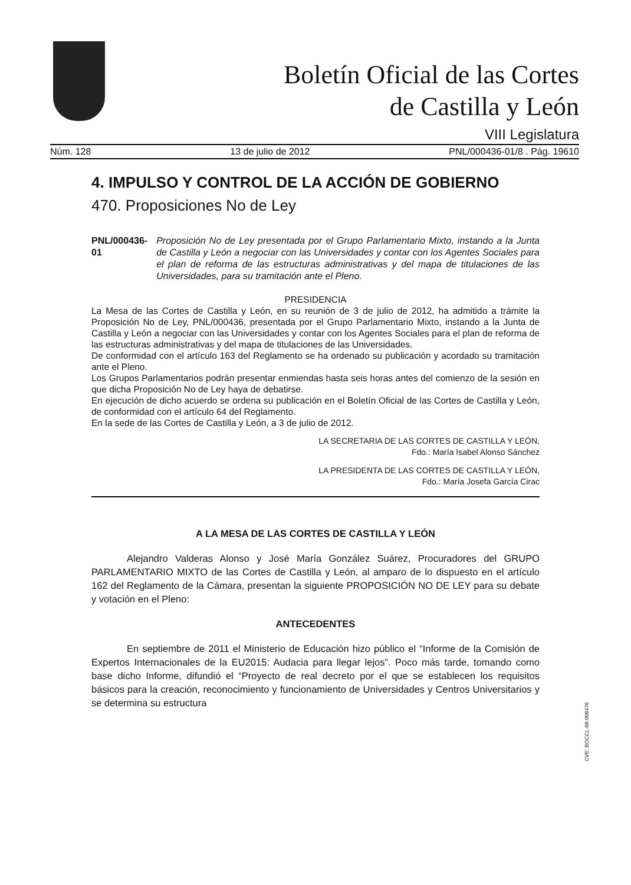Boletín Oficial de las Cortes
de Castilla y León
VIII Legislatura
Núm. 128 13 de julio de 2012 PNL/000436-01/8 . Pág. 19610
4. IMPULSO Y CONTROL DE LA ACCIÓN DE GOBIERNO
470. Proposiciones No de Ley
PNL/000436-01 Proposición No de Ley presentada por el Grupo Parlamentario Mixto, instando a la Junta de Castilla y León a negociar con las Universidades y contar con los Agentes Sociales para el plan de reforma de las estructuras administrativas y del mapa de titulaciones de las Universidades, para su tramitación ante el Pleno.
PRESIDENCIA
La Mesa de las Cortes de Castilla y León, en su reunión de 3 de julio de 2012, ha admitido a trámite la Proposición No de Ley, PNL/000436, presentada por el Grupo Parlamentario Mixto, instando a la Junta de Castilla y León a negociar con las Universidades y contar con los Agentes Sociales para el plan de reforma de las estructuras administrativas y del mapa de titulaciones de las Universidades.
De conformidad con el artículo 163 del Reglamento se ha ordenado su publicación y acordado su tramitación ante el Pleno.
Los Grupos Parlamentarios podrán presentar enmiendas hasta seis horas antes del comienzo de la sesión en que dicha Proposición No de Ley haya de debatirse.
En ejecución de dicho acuerdo se ordena su publicación en el Boletín Oficial de las Cortes de Castilla y León, de conformidad con el artículo 64 del Reglamento.
En la sede de las Cortes de Castilla y León, a 3 de julio de 2012.
LA SECRETARIA DE LAS CORTES DE CASTILLA Y LEÓN,
Fdo.: María Isabel Alonso Sánchez
LA PRESIDENTA DE LAS CORTES DE CASTILLA Y LEÓN,
Fdo.: María Josefa García Cirac
A LA MESA DE LAS CORTES DE CASTILLA Y LEÓN
Alejandro Valderas Alonso y José María González Suárez, Procuradores del GRUPO PARLAMENTARIO MIXTO de las Cortes de Castilla y León, al amparo de lo dispuesto en el artículo 162 del Reglamento de la Cámara, presentan la siguiente PROPOSICIÓN NO DE LEY para su debate y votación en el Pleno:
ANTECEDENTES
En septiembre de 2011 el Ministerio de Educación hizo público el “Informe de la Comisión de Expertos Internacionales de la EU2015: Audacia para llegar lejos”. Poco más tarde, tomando como base dicho Informe, difundió el “Proyecto de real decreto por el que se establecen los requisitos básicos para la creación, reconocimiento y funcionamiento de Universidades y Centros Universitarios y se determina su estructura
CVE: BOCCL-08-008476